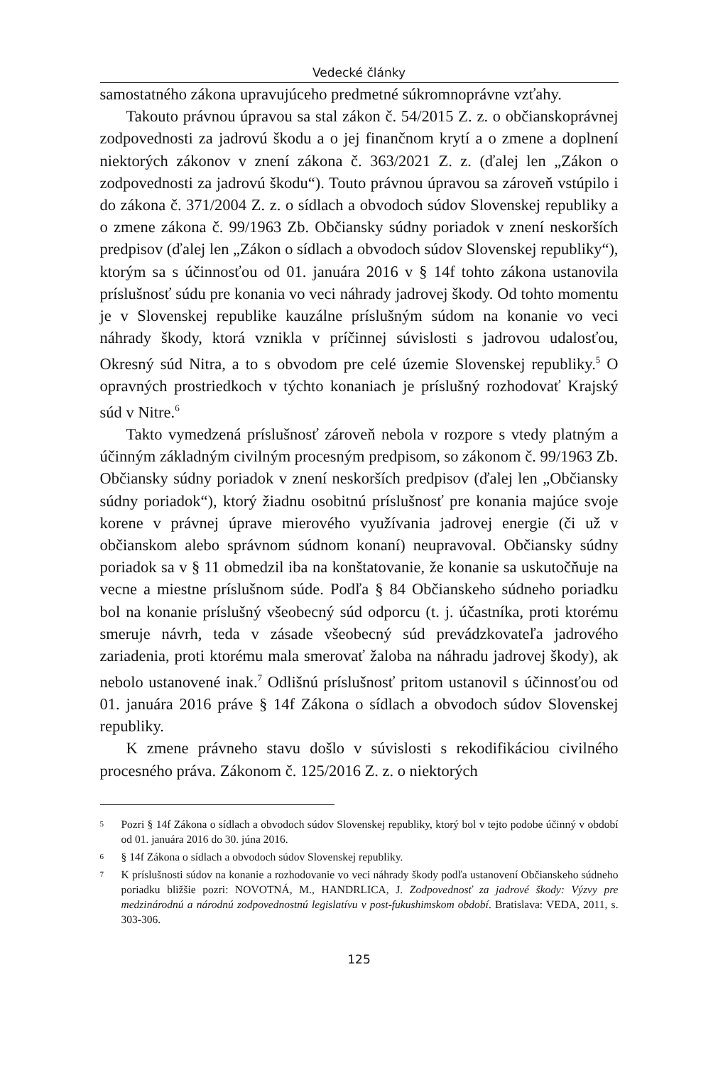Vedecké články
samostatného zákona upravujúceho predmetné súkromnoprávne vzťahy.
Takouto právnou úpravou sa stal zákon č. 54/2015 Z. z. o občianskoprávnej zodpovednosti za jadrovú škodu a o jej finančnom krytí a o zmene a doplnení niektorých zákonov v znení zákona č. 363/2021 Z. z. (ďalej len „Zákon o zodpovednosti za jadrovú škodu“). Touto právnou úpravou sa zároveň vstúpilo i do zákona č. 371/2004 Z. z. o sídlach a obvodoch súdov Slovenskej republiky a o zmene zákona č. 99/1963 Zb. Občiansky súdny poriadok v znení neskorších predpisov (ďalej len „Zákon o sídlach a obvodoch súdov Slovenskej republiky“), ktorým sa s účinnosťou od 01. januára 2016 v § 14f tohto zákona ustanovila príslušnosť súdu pre konania vo veci náhrady jadrovej škody. Od tohto momentu je v Slovenskej republike kauzálne príslušným súdom na konanie vo veci náhrady škody, ktorá vznikla v príčinnej súvislosti s jadrovou udalosťou, Okresný súd Nitra, a to s obvodom pre celé územie Slovenskej republiky.<sup>5</sup> O opravných prostriedkoch v týchto konaniach je príslušný rozhodovať Krajský súd v Nitre.<sup>6</sup>
Takto vymedzená príslušnosť zároveň nebola v rozpore s vtedy platným a účinným základným civilným procesným predpisom, so zákonom č. 99/1963 Zb. Občiansky súdny poriadok v znení neskorších predpisov (ďalej len „Občiansky súdny poriadok“), ktorý žiadnu osobitnú príslušnosť pre konania majúce svoje korene v právnej úprave mierového využívania jadrovej energie (či už v občianskom alebo správnom súdnom konaní) neupravoval. Občiansky súdny poriadok sa v § 11 obmedzil iba na konštatovanie, že konanie sa uskutočňuje na vecne a miestne príslušnom súde. Podľa § 84 Občianskeho súdneho poriadku bol na konanie príslušný všeobecný súd odporcu (t. j. účastníka, proti ktorému smeruje návrh, teda v zásade všeobecný súd prevádzkovateľa jadrového zariadenia, proti ktorému mala smerovať žaloba na náhradu jadrovej škody), ak nebolo ustanovené inak.<sup>7</sup> Odlišnú príslušnosť pritom ustanovil s účinnosťou od 01. januára 2016 práve § 14f Zákona o sídlach a obvodoch súdov Slovenskej republiky.
K zmene právneho stavu došlo v súvislosti s rekodifikáciou civilného procesného práva. Zákonom č. 125/2016 Z. z. o niektorých
5 Pozri § 14f Zákona o sídlach a obvodoch súdov Slovenskej republiky, ktorý bol v tejto podobe účinný v období od 01. januára 2016 do 30. júna 2016.
6 § 14f Zákona o sídlach a obvodoch súdov Slovenskej republiky.
7 K príslušnosti súdov na konanie a rozhodovanie vo veci náhrady škody podľa ustanovení Občianskeho súdneho poriadku bližšie pozri: NOVOTNÁ, M., HANDRLICA, J. Zodpovednosť za jadrové škody: Výzvy pre medzinárodnú a národnú zodpovednostnú legislatívu v post-fukushimskom období. Bratislava: VEDA, 2011, s. 303-306.
125